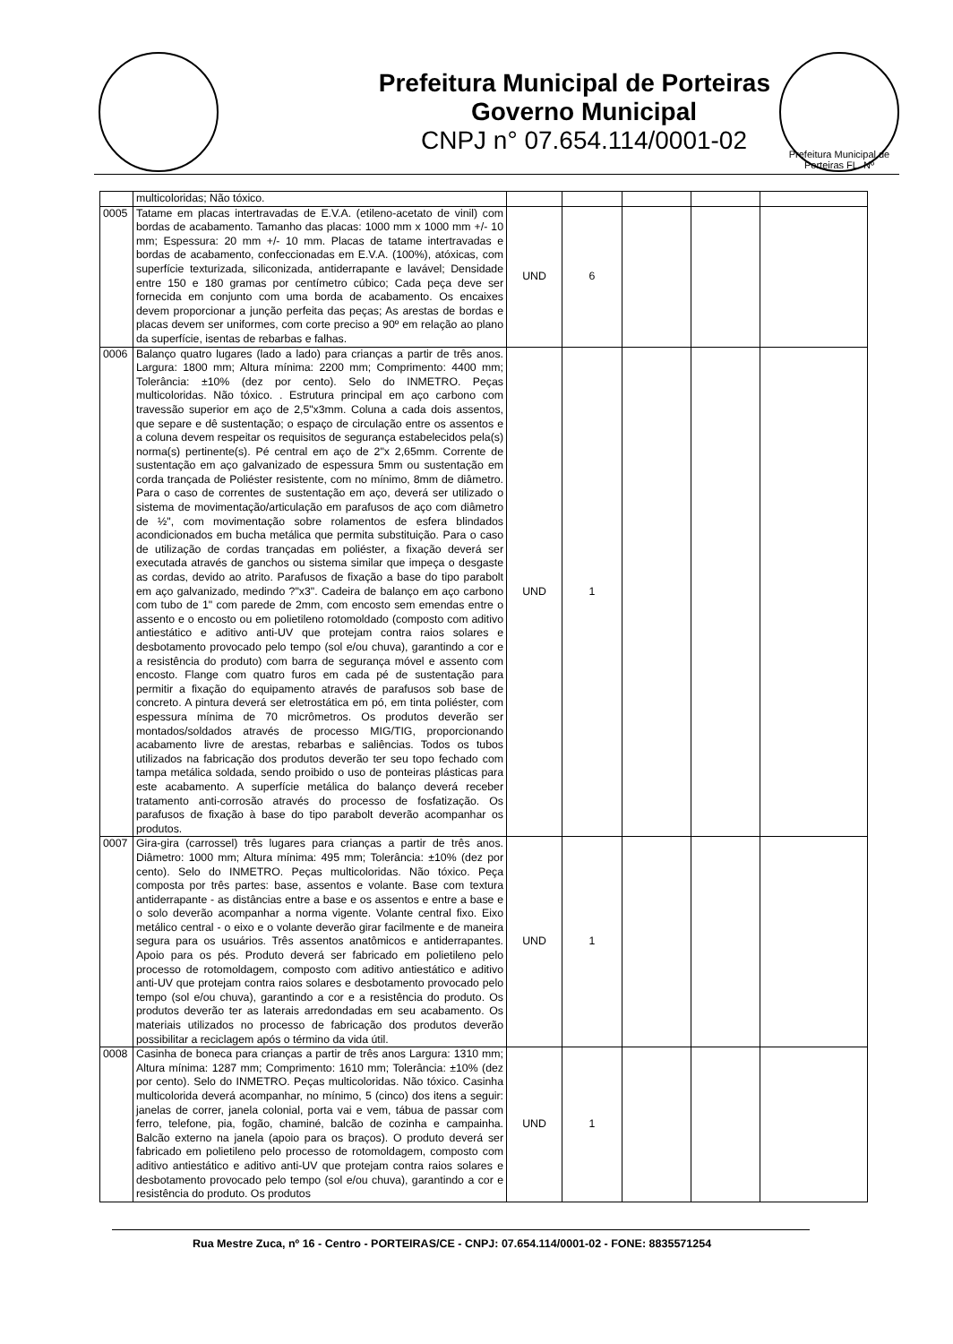Prefeitura Municipal de Porteiras
Governo Municipal
CNPJ n° 07.654.114/0001-02
Prefeitura Municipal de Porteiras FL. Nº
| | multicoloridas; Não tóxico. | | | | | |
| 0005 | Tatame em placas intertravadas de E.V.A. (etileno-acetato de vinil) com bordas de acabamento. Tamanho das placas: 1000 mm x 1000 mm +/- 10 mm; Espessura: 20 mm +/- 10 mm. Placas de tatame intertravadas e bordas de acabamento, confeccionadas em E.V.A. (100%), atóxicas, com superfície texturizada, siliconizada, antiderrapante e lavável; Densidade entre 150 e 180 gramas por centímetro cúbico; Cada peça deve ser fornecida em conjunto com uma borda de acabamento. Os encaixes devem proporcionar a junção perfeita das peças; As arestas de bordas e placas devem ser uniformes, com corte preciso a 90º em relação ao plano da superfície, isentas de rebarbas e falhas. | UND | 6 | | | |
| 0006 | Balanço quatro lugares (lado a lado) para crianças a partir de três anos. Largura: 1800 mm; Altura mínima: 2200 mm; Comprimento: 4400 mm; Tolerância: ±10% (dez por cento). Selo do INMETRO. Peças multicoloridas. Não tóxico. . Estrutura principal em aço carbono com travessão superior em aço de 2,5"x3mm. Coluna a cada dois assentos, que separe e dê sustentação; o espaço de circulação entre os assentos e a coluna devem respeitar os requisitos de segurança estabelecidos pela(s) norma(s) pertinente(s). Pé central em aço de 2"x 2,65mm. Corrente de sustentação em aço galvanizado de espessura 5mm ou sustentação em corda trançada de Poliéster resistente, com no mínimo, 8mm de diâmetro. Para o caso de correntes de sustentação em aço, deverá ser utilizado o sistema de movimentação/articulação em parafusos de aço com diâmetro de ½", com movimentação sobre rolamentos de esfera blindados acondicionados em bucha metálica que permita substituição. Para o caso de utilização de cordas trançadas em poliéster, a fixação deverá ser executada através de ganchos ou sistema similar que impeça o desgaste as cordas, devido ao atrito. Parafusos de fixação a base do tipo parabolt em aço galvanizado, medindo ?"x3". Cadeira de balanço em aço carbono com tubo de 1" com parede de 2mm, com encosto sem emendas entre o assento e o encosto ou em polietileno rotomoldado (composto com aditivo antiestático e aditivo anti-UV que protejam contra raios solares e desbotamento provocado pelo tempo (sol e/ou chuva), garantindo a cor e a resistência do produto) com barra de segurança móvel e assento com encosto. Flange com quatro furos em cada pé de sustentação para permitir a fixação do equipamento através de parafusos sob base de concreto. A pintura deverá ser eletrostática em pó, em tinta poliéster, com espessura mínima de 70 micrômetros. Os produtos deverão ser montados/soldados através de processo MIG/TIG, proporcionando acabamento livre de arestas, rebarbas e saliências. Todos os tubos utilizados na fabricação dos produtos deverão ter seu topo fechado com tampa metálica soldada, sendo proibido o uso de ponteiras plásticas para este acabamento. A superfície metálica do balanço deverá receber tratamento anti-corrosão através do processo de fosfatização. Os parafusos de fixação à base do tipo parabolt deverão acompanhar os produtos. | UND | 1 | | | |
| 0007 | Gira-gira (carrossel) três lugares para crianças a partir de três anos. Diâmetro: 1000 mm; Altura mínima: 495 mm; Tolerância: ±10% (dez por cento). Selo do INMETRO. Peças multicoloridas. Não tóxico. Peça composta por três partes: base, assentos e volante. Base com textura antiderrapante - as distâncias entre a base e os assentos e entre a base e o solo deverão acompanhar a norma vigente. Volante central fixo. Eixo metálico central - o eixo e o volante deverão girar facilmente e de maneira segura para os usuários. Três assentos anatômicos e antiderrapantes. Apoio para os pés. Produto deverá ser fabricado em polietileno pelo processo de rotomoldagem, composto com aditivo antiestático e aditivo anti-UV que protejam contra raios solares e desbotamento provocado pelo tempo (sol e/ou chuva), garantindo a cor e a resistência do produto. Os produtos deverão ter as laterais arredondadas em seu acabamento. Os materiais utilizados no processo de fabricação dos produtos deverão possibilitar a reciclagem após o término da vida útil. | UND | 1 | | | |
| 0008 | Casinha de boneca para crianças a partir de três anos Largura: 1310 mm; Altura mínima: 1287 mm; Comprimento: 1610 mm; Tolerância: ±10% (dez por cento). Selo do INMETRO. Peças multicoloridas. Não tóxico. Casinha multicolorida deverá acompanhar, no mínimo, 5 (cinco) dos itens a seguir: janelas de correr, janela colonial, porta vai e vem, tábua de passar com ferro, telefone, pia, fogão, chaminé, balcão de cozinha e campainha. Balcão externo na janela (apoio para os braços). O produto deverá ser fabricado em polietileno pelo processo de rotomoldagem, composto com aditivo antiestático e aditivo anti-UV que protejam contra raios solares e desbotamento provocado pelo tempo (sol e/ou chuva), garantindo a cor e resistência do produto. Os produtos | UND | 1 | | | |
Rua Mestre Zuca, nº 16 - Centro - PORTEIRAS/CE - CNPJ: 07.654.114/0001-02 - FONE: 8835571254